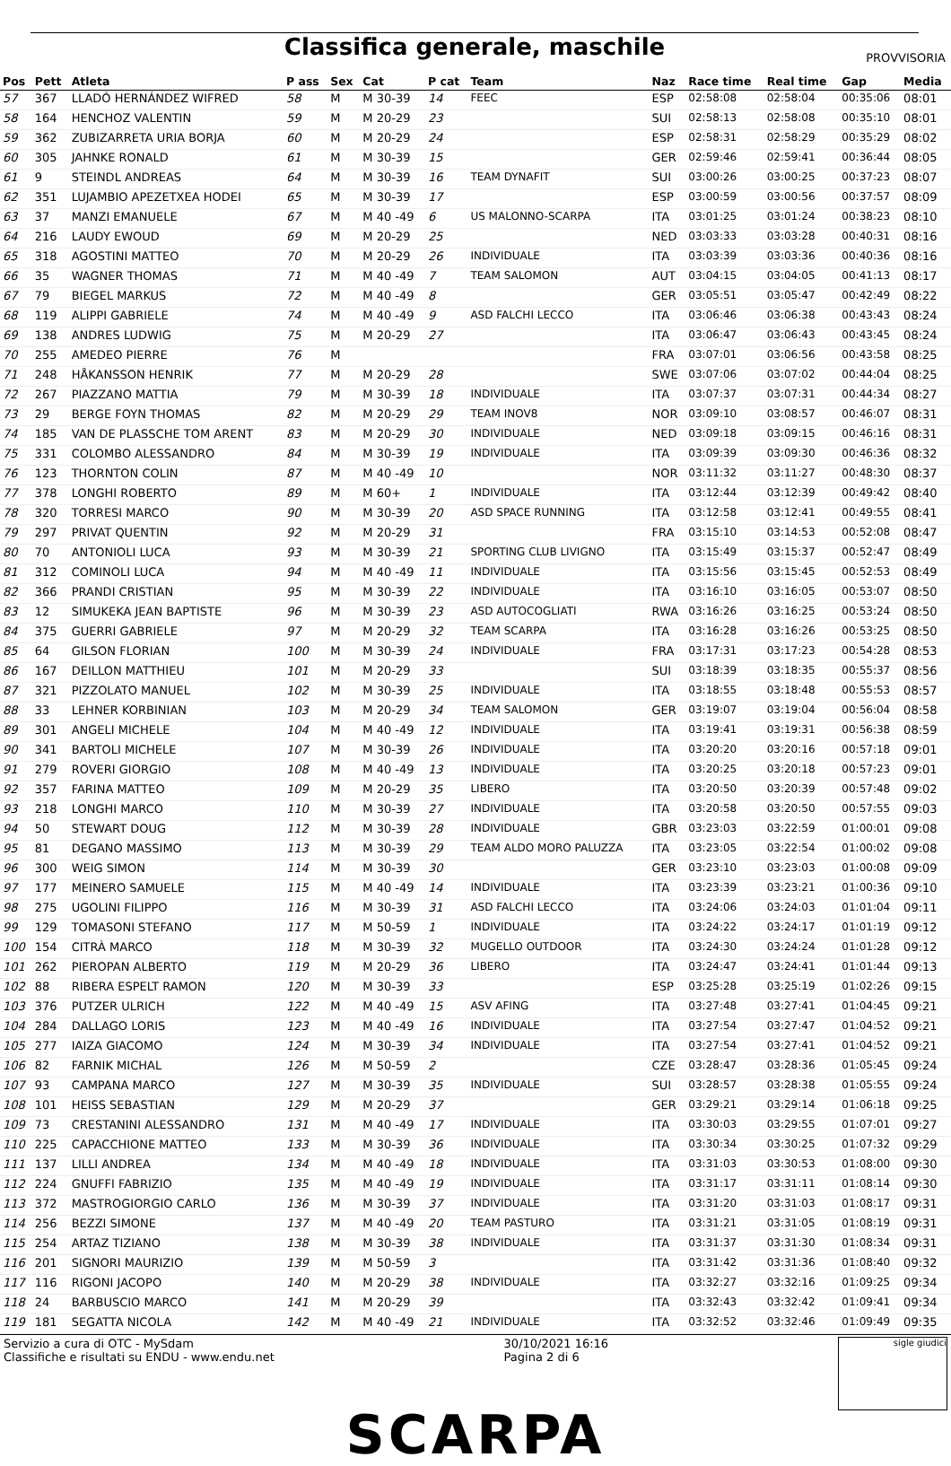Classifica generale, maschile PROVVISORIA
| Pos | Pett | Atleta | P ass | Sex | Cat | P cat | Team | Naz | Race time | Real time | Gap | Media |
| --- | --- | --- | --- | --- | --- | --- | --- | --- | --- | --- | --- | --- |
| 57 | 367 | LLADÓ HERNÁNDEZ WIFRED | 58 | M | M 30-39 | 14 | FEEC | ESP | 02:58:08 | 02:58:04 | 00:35:06 | 08:01 |
| 58 | 164 | HENCHOZ VALENTIN | 59 | M | M 20-29 | 23 | | SUI | 02:58:13 | 02:58:08 | 00:35:10 | 08:01 |
| 59 | 362 | ZUBIZARRETA URIA BORJA | 60 | M | M 20-29 | 24 | | ESP | 02:58:31 | 02:58:29 | 00:35:29 | 08:02 |
| 60 | 305 | JAHNKE RONALD | 61 | M | M 30-39 | 15 | | GER | 02:59:46 | 02:59:41 | 00:36:44 | 08:05 |
| 61 | 9 | STEINDL ANDREAS | 64 | M | M 30-39 | 16 | TEAM DYNAFIT | SUI | 03:00:26 | 03:00:25 | 00:37:23 | 08:07 |
| 62 | 351 | LUJAMBIO APEZETXEA HODEI | 65 | M | M 30-39 | 17 | | ESP | 03:00:59 | 03:00:56 | 00:37:57 | 08:09 |
| 63 | 37 | MANZI EMANUELE | 67 | M | M 40 -49 | 6 | US MALONNO-SCARPA | ITA | 03:01:25 | 03:01:24 | 00:38:23 | 08:10 |
| 64 | 216 | LAUDY EWOUD | 69 | M | M 20-29 | 25 | | NED | 03:03:33 | 03:03:28 | 00:40:31 | 08:16 |
| 65 | 318 | AGOSTINI MATTEO | 70 | M | M 20-29 | 26 | INDIVIDUALE | ITA | 03:03:39 | 03:03:36 | 00:40:36 | 08:16 |
| 66 | 35 | WAGNER THOMAS | 71 | M | M 40 -49 | 7 | TEAM SALOMON | AUT | 03:04:15 | 03:04:05 | 00:41:13 | 08:17 |
| 67 | 79 | BIEGEL MARKUS | 72 | M | M 40 -49 | 8 | | GER | 03:05:51 | 03:05:47 | 00:42:49 | 08:22 |
| 68 | 119 | ALIPPI GABRIELE | 74 | M | M 40 -49 | 9 | ASD FALCHI LECCO | ITA | 03:06:46 | 03:06:38 | 00:43:43 | 08:24 |
| 69 | 138 | ANDRES LUDWIG | 75 | M | M 20-29 | 27 | | ITA | 03:06:47 | 03:06:43 | 00:43:45 | 08:24 |
| 70 | 255 | AMEDEO PIERRE | 76 | M | | | | FRA | 03:07:01 | 03:06:56 | 00:43:58 | 08:25 |
| 71 | 248 | HÅKANSSON HENRIK | 77 | M | M 20-29 | 28 | | SWE | 03:07:06 | 03:07:02 | 00:44:04 | 08:25 |
| 72 | 267 | PIAZZANO MATTIA | 79 | M | M 30-39 | 18 | INDIVIDUALE | ITA | 03:07:37 | 03:07:31 | 00:44:34 | 08:27 |
| 73 | 29 | BERGE FOYN THOMAS | 82 | M | M 20-29 | 29 | TEAM INOV8 | NOR | 03:09:10 | 03:08:57 | 00:46:07 | 08:31 |
| 74 | 185 | VAN DE PLASSCHE TOM ARENT | 83 | M | M 20-29 | 30 | INDIVIDUALE | NED | 03:09:18 | 03:09:15 | 00:46:16 | 08:31 |
| 75 | 331 | COLOMBO ALESSANDRO | 84 | M | M 30-39 | 19 | INDIVIDUALE | ITA | 03:09:39 | 03:09:30 | 00:46:36 | 08:32 |
| 76 | 123 | THORNTON COLIN | 87 | M | M 40 -49 | 10 | | NOR | 03:11:32 | 03:11:27 | 00:48:30 | 08:37 |
| 77 | 378 | LONGHI ROBERTO | 89 | M | M 60+ | 1 | INDIVIDUALE | ITA | 03:12:44 | 03:12:39 | 00:49:42 | 08:40 |
| 78 | 320 | TORRESI MARCO | 90 | M | M 30-39 | 20 | ASD SPACE RUNNING | ITA | 03:12:58 | 03:12:41 | 00:49:55 | 08:41 |
| 79 | 297 | PRIVAT QUENTIN | 92 | M | M 20-29 | 31 | | FRA | 03:15:10 | 03:14:53 | 00:52:08 | 08:47 |
| 80 | 70 | ANTONIOLI LUCA | 93 | M | M 30-39 | 21 | SPORTING CLUB LIVIGNO | ITA | 03:15:49 | 03:15:37 | 00:52:47 | 08:49 |
| 81 | 312 | COMINOLI LUCA | 94 | M | M 40 -49 | 11 | INDIVIDUALE | ITA | 03:15:56 | 03:15:45 | 00:52:53 | 08:49 |
| 82 | 366 | PRANDI CRISTIAN | 95 | M | M 30-39 | 22 | INDIVIDUALE | ITA | 03:16:10 | 03:16:05 | 00:53:07 | 08:50 |
| 83 | 12 | SIMUKEKA JEAN BAPTISTE | 96 | M | M 30-39 | 23 | ASD AUTOCOGLIATI | RWA | 03:16:26 | 03:16:25 | 00:53:24 | 08:50 |
| 84 | 375 | GUERRI GABRIELE | 97 | M | M 20-29 | 32 | TEAM SCARPA | ITA | 03:16:28 | 03:16:26 | 00:53:25 | 08:50 |
| 85 | 64 | GILSON FLORIAN | 100 | M | M 30-39 | 24 | INDIVIDUALE | FRA | 03:17:31 | 03:17:23 | 00:54:28 | 08:53 |
| 86 | 167 | DEILLON MATTHIEU | 101 | M | M 20-29 | 33 | | SUI | 03:18:39 | 03:18:35 | 00:55:37 | 08:56 |
| 87 | 321 | PIZZOLATO MANUEL | 102 | M | M 30-39 | 25 | INDIVIDUALE | ITA | 03:18:55 | 03:18:48 | 00:55:53 | 08:57 |
| 88 | 33 | LEHNER KORBINIAN | 103 | M | M 20-29 | 34 | TEAM SALOMON | GER | 03:19:07 | 03:19:04 | 00:56:04 | 08:58 |
| 89 | 301 | ANGELI MICHELE | 104 | M | M 40 -49 | 12 | INDIVIDUALE | ITA | 03:19:41 | 03:19:31 | 00:56:38 | 08:59 |
| 90 | 341 | BARTOLI MICHELE | 107 | M | M 30-39 | 26 | INDIVIDUALE | ITA | 03:20:20 | 03:20:16 | 00:57:18 | 09:01 |
| 91 | 279 | ROVERI GIORGIO | 108 | M | M 40 -49 | 13 | INDIVIDUALE | ITA | 03:20:25 | 03:20:18 | 00:57:23 | 09:01 |
| 92 | 357 | FARINA MATTEO | 109 | M | M 20-29 | 35 | LIBERO | ITA | 03:20:50 | 03:20:39 | 00:57:48 | 09:02 |
| 93 | 218 | LONGHI MARCO | 110 | M | M 30-39 | 27 | INDIVIDUALE | ITA | 03:20:58 | 03:20:50 | 00:57:55 | 09:03 |
| 94 | 50 | STEWART DOUG | 112 | M | M 30-39 | 28 | INDIVIDUALE | GBR | 03:23:03 | 03:22:59 | 01:00:01 | 09:08 |
| 95 | 81 | DEGANO MASSIMO | 113 | M | M 30-39 | 29 | TEAM ALDO MORO PALUZZA | ITA | 03:23:05 | 03:22:54 | 01:00:02 | 09:08 |
| 96 | 300 | WEIG SIMON | 114 | M | M 30-39 | 30 | | GER | 03:23:10 | 03:23:03 | 01:00:08 | 09:09 |
| 97 | 177 | MEINERO SAMUELE | 115 | M | M 40 -49 | 14 | INDIVIDUALE | ITA | 03:23:39 | 03:23:21 | 01:00:36 | 09:10 |
| 98 | 275 | UGOLINI FILIPPO | 116 | M | M 30-39 | 31 | ASD FALCHI LECCO | ITA | 03:24:06 | 03:24:03 | 01:01:04 | 09:11 |
| 99 | 129 | TOMASONI STEFANO | 117 | M | M 50-59 | 1 | INDIVIDUALE | ITA | 03:24:22 | 03:24:17 | 01:01:19 | 09:12 |
| 100 | 154 | CITRÀ MARCO | 118 | M | M 30-39 | 32 | MUGELLO OUTDOOR | ITA | 03:24:30 | 03:24:24 | 01:01:28 | 09:12 |
| 101 | 262 | PIEROPAN ALBERTO | 119 | M | M 20-29 | 36 | LIBERO | ITA | 03:24:47 | 03:24:41 | 01:01:44 | 09:13 |
| 102 | 88 | RIBERA ESPELT RAMON | 120 | M | M 30-39 | 33 | | ESP | 03:25:28 | 03:25:19 | 01:02:26 | 09:15 |
| 103 | 376 | PUTZER ULRICH | 122 | M | M 40 -49 | 15 | ASV AFING | ITA | 03:27:48 | 03:27:41 | 01:04:45 | 09:21 |
| 104 | 284 | DALLAGO LORIS | 123 | M | M 40 -49 | 16 | INDIVIDUALE | ITA | 03:27:54 | 03:27:47 | 01:04:52 | 09:21 |
| 105 | 277 | IAIZA GIACOMO | 124 | M | M 30-39 | 34 | INDIVIDUALE | ITA | 03:27:54 | 03:27:41 | 01:04:52 | 09:21 |
| 106 | 82 | FARNIK MICHAL | 126 | M | M 50-59 | 2 | | CZE | 03:28:47 | 03:28:36 | 01:05:45 | 09:24 |
| 107 | 93 | CAMPANA MARCO | 127 | M | M 30-39 | 35 | INDIVIDUALE | SUI | 03:28:57 | 03:28:38 | 01:05:55 | 09:24 |
| 108 | 101 | HEISS SEBASTIAN | 129 | M | M 20-29 | 37 | | GER | 03:29:21 | 03:29:14 | 01:06:18 | 09:25 |
| 109 | 73 | CRESTANINI ALESSANDRO | 131 | M | M 40 -49 | 17 | INDIVIDUALE | ITA | 03:30:03 | 03:29:55 | 01:07:01 | 09:27 |
| 110 | 225 | CAPACCHIONE MATTEO | 133 | M | M 30-39 | 36 | INDIVIDUALE | ITA | 03:30:34 | 03:30:25 | 01:07:32 | 09:29 |
| 111 | 137 | LILLI ANDREA | 134 | M | M 40 -49 | 18 | INDIVIDUALE | ITA | 03:31:03 | 03:30:53 | 01:08:00 | 09:30 |
| 112 | 224 | GNUFFI FABRIZIO | 135 | M | M 40 -49 | 19 | INDIVIDUALE | ITA | 03:31:17 | 03:31:11 | 01:08:14 | 09:30 |
| 113 | 372 | MASTROGIORGIO CARLO | 136 | M | M 30-39 | 37 | INDIVIDUALE | ITA | 03:31:20 | 03:31:03 | 01:08:17 | 09:31 |
| 114 | 256 | BEZZI SIMONE | 137 | M | M 40 -49 | 20 | TEAM PASTURO | ITA | 03:31:21 | 03:31:05 | 01:08:19 | 09:31 |
| 115 | 254 | ARTAZ TIZIANO | 138 | M | M 30-39 | 38 | INDIVIDUALE | ITA | 03:31:37 | 03:31:30 | 01:08:34 | 09:31 |
| 116 | 201 | SIGNORI MAURIZIO | 139 | M | M 50-59 | 3 | | ITA | 03:31:42 | 03:31:36 | 01:08:40 | 09:32 |
| 117 | 116 | RIGONI JACOPO | 140 | M | M 20-29 | 38 | INDIVIDUALE | ITA | 03:32:27 | 03:32:16 | 01:09:25 | 09:34 |
| 118 | 24 | BARBUSCIO MARCO | 141 | M | M 20-29 | 39 | | ITA | 03:32:43 | 03:32:42 | 01:09:41 | 09:34 |
| 119 | 181 | SEGATTA NICOLA | 142 | M | M 40 -49 | 21 | INDIVIDUALE | ITA | 03:32:52 | 03:32:46 | 01:09:49 | 09:35 |
Servizio a cura di OTC - MySdam
Classifiche e risultati su ENDU - www.endu.net
30/10/2021 16:16
Pagina 2 di 6
sigle giudici
SCARPA